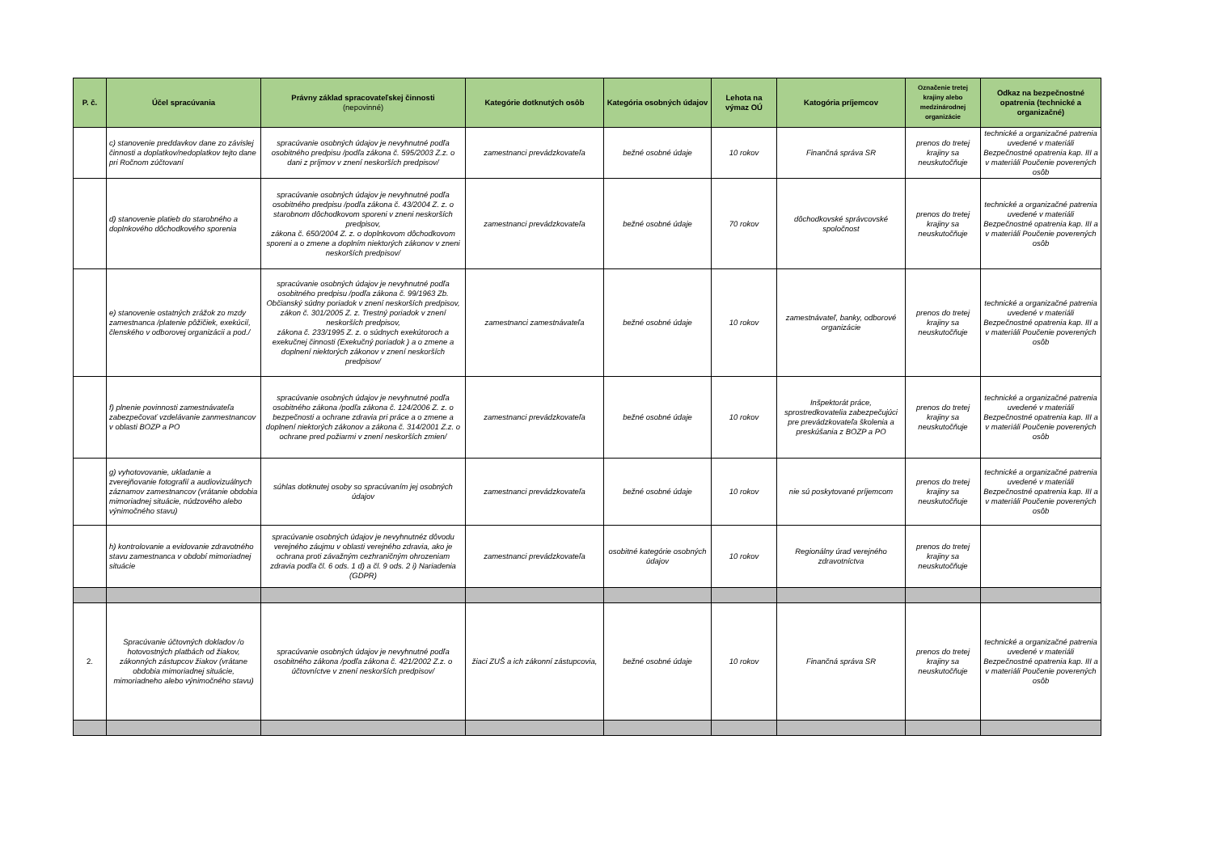| P. č. | Účel spracúvania | Právny základ spracovateľskej činnosti (nepovinné) | Kategórie dotknutých osôb | Kategória osobných údajov | Lehota na výmaz OÚ | Katogória príjemcov | Označenie tretej krajiny alebo medzinárodnej organizácie | Odkaz na bezpečnostné opatrenia (technické a organizačné) |
| --- | --- | --- | --- | --- | --- | --- | --- | --- |
| | c) stanovenie preddavkov dane zo závislej činnosti a doplatkov/nedoplatkov tejto dane pri Ročnom zúčtovaní | spracúvanie osobných údajov je nevyhnutné podľa osobitného predpisu /podľa zákona č. 595/2003 Z.z. o dani z príjmov v znení neskorších predpisov/ | zamestnanci prevádzkovateľa | bežné osobné údaje | 10 rokov | Finančná správa SR | prenos do tretej krajiny sa neuskutočňuje | technické a organizačné patrenia uvedené v materiáli Bezpečnostné opatrenia kap. III a v materiáli Poučenie poverených osôb |
| | d) stanovenie platieb do starobného a doplnkového dôchodkového sporenia | spracúvanie osobných údajov je nevyhnutné podľa osobitného predpisu /podľa zákona č. 43/2004 Z. z. o starobnom dôchodkovom sporeni v zneni neskorších predpisov, zákona č. 650/2004 Z. z. o doplnkovom dôchodkovom sporeni a o zmene a doplním niektorých zákonov v zneni neskorších predpisov/ | zamestnanci prevádzkovateľa | bežné osobné údaje | 70 rokov | dôchodkovské správcovské spoločnost | prenos do tretej krajiny sa neuskutočňuje | technické a organizačné patrenia uvedené v materiáli Bezpečnostné opatrenia kap. III a v materiáli Poučenie poverených osôb |
| | e) stanovenie ostatných zrážok zo mzdy zamestnanca /platenie pôžičiek, exekúcií, členského v odborovej organizácii a pod./ | spracúvanie osobných údajov je nevyhnutné podľa osobitného predpisu /podľa zákona č. 99/1963 Zb. Občianský súdny poriadok v znení neskorších predpisov, zákon č. 301/2005 Z. z. Trestný poriadok v znení neskorších predpisov, zákona č. 233/1995 Z. z. o súdnych exekútoroch a exekučnej činnosti (Exekučný poriadok ) a o zmene a doplnení niektorých zákonov v znení neskorších predpisov/ | zamestnanci zamestnávateľa | bežné osobné údaje | 10 rokov | zamestnávateľ, banky, odborové organizácie | prenos do tretej krajiny sa neuskutočňuje | technické a organizačné patrenia uvedené v materiáli Bezpečnostné opatrenia kap. III a v materiáli Poučenie poverených osôb |
| | f) plnenie povinnosti zamestnávateľa zabezpečovať vzdelávanie zanmestnancov v oblasti BOZP a PO | spracúvanie osobných údajov je nevyhnutné podľa osobitného zákona /podľa zákona č. 124/2006 Z. z. o bezpečnosti a ochrane zdravia pri práce a o zmene a doplnení niektorých zákonov a zákona č. 314/2001 Z.z. o ochrane pred požiarmi v znení neskorších zmien/ | zamestnanci prevádzkovateľa | bežné osobné údaje | 10 rokov | Inšpektorát práce, sprostredkovatelia zabezpečujúci pre prevádzkovateľa školenia a preskúšania z BOZP a PO | prenos do tretej krajiny sa neuskutočňuje | technické a organizačné patrenia uvedené v materiáli Bezpečnostné opatrenia kap. III a v materiáli Poučenie poverených osôb |
| | g) vyhotovovanie, ukladanie a zverejňovanie fotografií a audiovizuálnych záznamov zamestnancov (vrátanie obdobia mimoriadnej situácie, núdzového alebo výnimočného stavu) | súhlas dotknutej osoby so spracúvaním jej osobných údajov | zamestnanci prevádzkovateľa | bežné osobné údaje | 10 rokov | nie sú poskytované príjemcom | prenos do tretej krajiny sa neuskutočňuje | technické a organizačné patrenia uvedené v materiáli Bezpečnostné opatrenia kap. III a v materiáli Poučenie poverených osôb |
| | h) kontrolovanie a evidovanie zdravotného stavu zamestnanca v období mimoriadnej situácie | spracúvanie osobných údajov je nevyhnutnéz dôvodu verejného záujmu v oblasti verejného zdravia, ako je ochrana proti závažným cezhraničným ohrozeniam zdravia podľa čl. 6 ods. 1 d) a čl. 9 ods. 2 i) Nariadenia (GDPR) | zamestnanci prevádzkovateľa | osobitné kategórie osobných údajov | 10 rokov | Regionálny úrad verejného zdravotníctva | prenos do tretej krajiny sa neuskutočňuje | |
| 2. | Spracúvanie účtovných dokladov /o hotovostných platbách od žiakov, zákonných zástupcov žiakov (vrátane obdobia mimoriadnej situácie, mimoriadneho alebo výnimočného stavu) | spracúvanie osobných údajov je nevyhnutné podľa osobitného zákona /podľa zákona č. 421/2002 Z.z. o účtovníctve v znení neskorších predpisov/ | žiaci ZUŠ a ich zákonní zástupcovia, | bežné osobné údaje | 10 rokov | Finančná správa SR | prenos do tretej krajiny sa neuskutočňuje | technické a organizačné patrenia uvedené v materiáli Bezpečnostné opatrenia kap. III a v materiáli Poučenie poverených osôb |